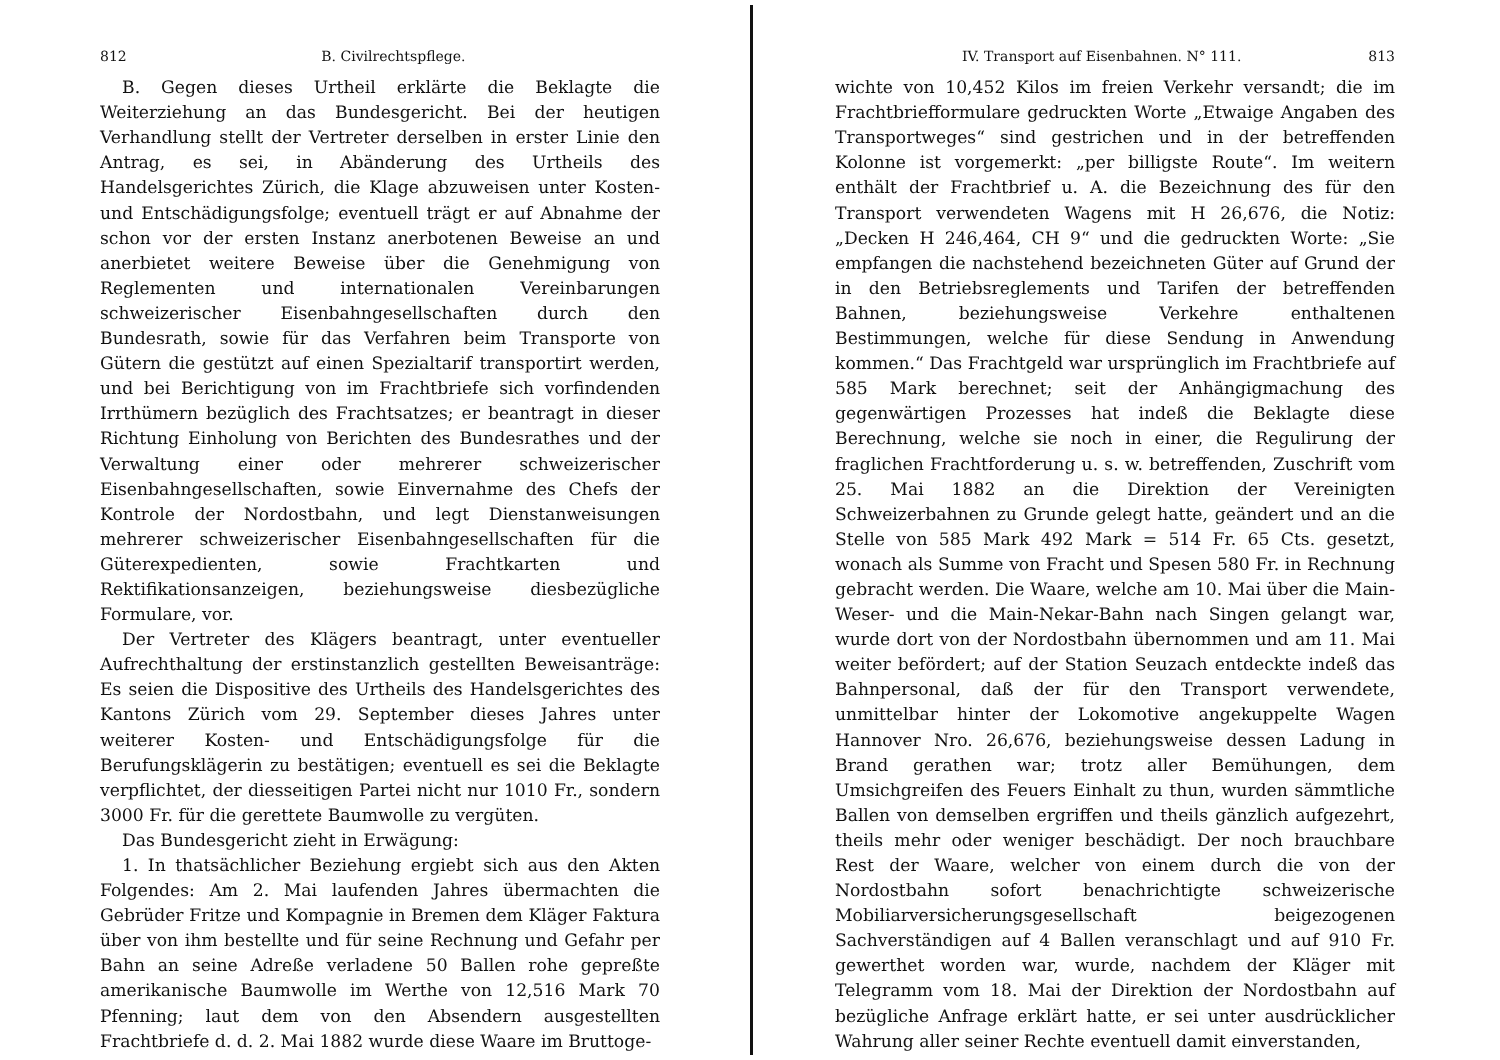812 B. Civilrechtspflege.
B. Gegen dieses Urtheil erklärte die Beklagte die Weiterziehung an das Bundesgericht. Bei der heutigen Verhandlung stellt der Vertreter derselben in erster Linie den Antrag, es sei, in Abänderung des Urtheils des Handelsgerichtes Zürich, die Klage abzuweisen unter Kosten- und Entschädigungsfolge; eventuell trägt er auf Abnahme der schon vor der ersten Instanz anerbotenen Beweise an und anerbietet weitere Beweise über die Genehmigung von Reglementen und internationalen Vereinbarungen schweizerischer Eisenbahngesellschaften durch den Bundesrath, sowie für das Verfahren beim Transporte von Gütern die gestützt auf einen Spezialtarif transportirt werden, und bei Berichtigung von im Frachtbriefe sich vorfindenden Irrthümern bezüglich des Frachtsatzes; er beantragt in dieser Richtung Einholung von Berichten des Bundesrathes und der Verwaltung einer oder mehrerer schweizerischer Eisenbahngesellschaften, sowie Einvernahme des Chefs der Kontrole der Nordostbahn, und legt Dienstanweisungen mehrerer schweizerischer Eisenbahngesellschaften für die Güterexpedienten, sowie Frachtkarten und Rektifikationsanzeigen, beziehungsweise diesbezügliche Formulare, vor.
Der Vertreter des Klägers beantragt, unter eventueller Aufrechthaltung der erstinstanzlich gestellten Beweisanträge: Es seien die Dispositive des Urtheils des Handelsgerichtes des Kantons Zürich vom 29. September dieses Jahres unter weiterer Kosten- und Entschädigungsfolge für die Berufungsklägerin zu bestätigen; eventuell es sei die Beklagte verpflichtet, der diesseitigen Partei nicht nur 1010 Fr., sondern 3000 Fr. für die gerettete Baumwolle zu vergüten.
Das Bundesgericht zieht in Erwägung:
1. In thatsächlicher Beziehung ergiebt sich aus den Akten Folgendes: Am 2. Mai laufenden Jahres übermachten die Gebrüder Fritze und Kompagnie in Bremen dem Kläger Faktura über von ihm bestellte und für seine Rechnung und Gefahr per Bahn an seine Adreße verladene 50 Ballen rohe gepreßte amerikanische Baumwolle im Werthe von 12,516 Mark 70 Pfenning; laut dem von den Absendern ausgestellten Frachtbriefe d. d. 2. Mai 1882 wurde diese Waare im Bruttoge-
IV. Transport auf Eisenbahnen. N° 111. 813
wichte von 10,452 Kilos im freien Verkehr versandt; die im Frachtbriefformulare gedruckten Worte „Etwaige Angaben des Transportweges“ sind gestrichen und in der betreffenden Kolonne ist vorgemerkt: „per billigste Route“. Im weitern enthält der Frachtbrief u. A. die Bezeichnung des für den Transport verwendeten Wagens mit H 26,676, die Notiz: „Decken H 246,464, CH 9“ und die gedruckten Worte: „Sie empfangen die nachstehend bezeichneten Güter auf Grund der in den Betriebsreglements und Tarifen der betreffenden Bahnen, beziehungsweise Verkehre enthaltenen Bestimmungen, welche für diese Sendung in Anwendung kommen.“ Das Frachtgeld war ursprünglich im Frachtbriefe auf 585 Mark berechnet; seit der Anhängigmachung des gegenwärtigen Prozesses hat indeß die Beklagte diese Berechnung, welche sie noch in einer, die Regulirung der fraglichen Frachtforderung u. s. w. betreffenden, Zuschrift vom 25. Mai 1882 an die Direktion der Vereinigten Schweizerbahnen zu Grunde gelegt hatte, geändert und an die Stelle von 585 Mark 492 Mark = 514 Fr. 65 Cts. gesetzt, wonach als Summe von Fracht und Spesen 580 Fr. in Rechnung gebracht werden. Die Waare, welche am 10. Mai über die Main-Weser- und die Main-Nekar-Bahn nach Singen gelangt war, wurde dort von der Nordostbahn übernommen und am 11. Mai weiter befördert; auf der Station Seuzach entdeckte indeß das Bahnpersonal, daß der für den Transport verwendete, unmittelbar hinter der Lokomotive angekuppelte Wagen Hannover Nro. 26,676, beziehungsweise dessen Ladung in Brand gerathen war; trotz aller Bemühungen, dem Umsichgreifen des Feuers Einhalt zu thun, wurden sämmtliche Ballen von demselben ergriffen und theils gänzlich aufgezehrt, theils mehr oder weniger beschädigt. Der noch brauchbare Rest der Waare, welcher von einem durch die von der Nordostbahn sofort benachrichtigte schweizerische Mobiliarversicherungsgesellschaft beigezogenen Sachverständigen auf 4 Ballen veranschlagt und auf 910 Fr. gewerthet worden war, wurde, nachdem der Kläger mit Telegramm vom 18. Mai der Direktion der Nordostbahn auf bezügliche Anfrage erklärt hatte, er sei unter ausdrücklicher Wahrung aller seiner Rechte eventuell damit einverstanden,